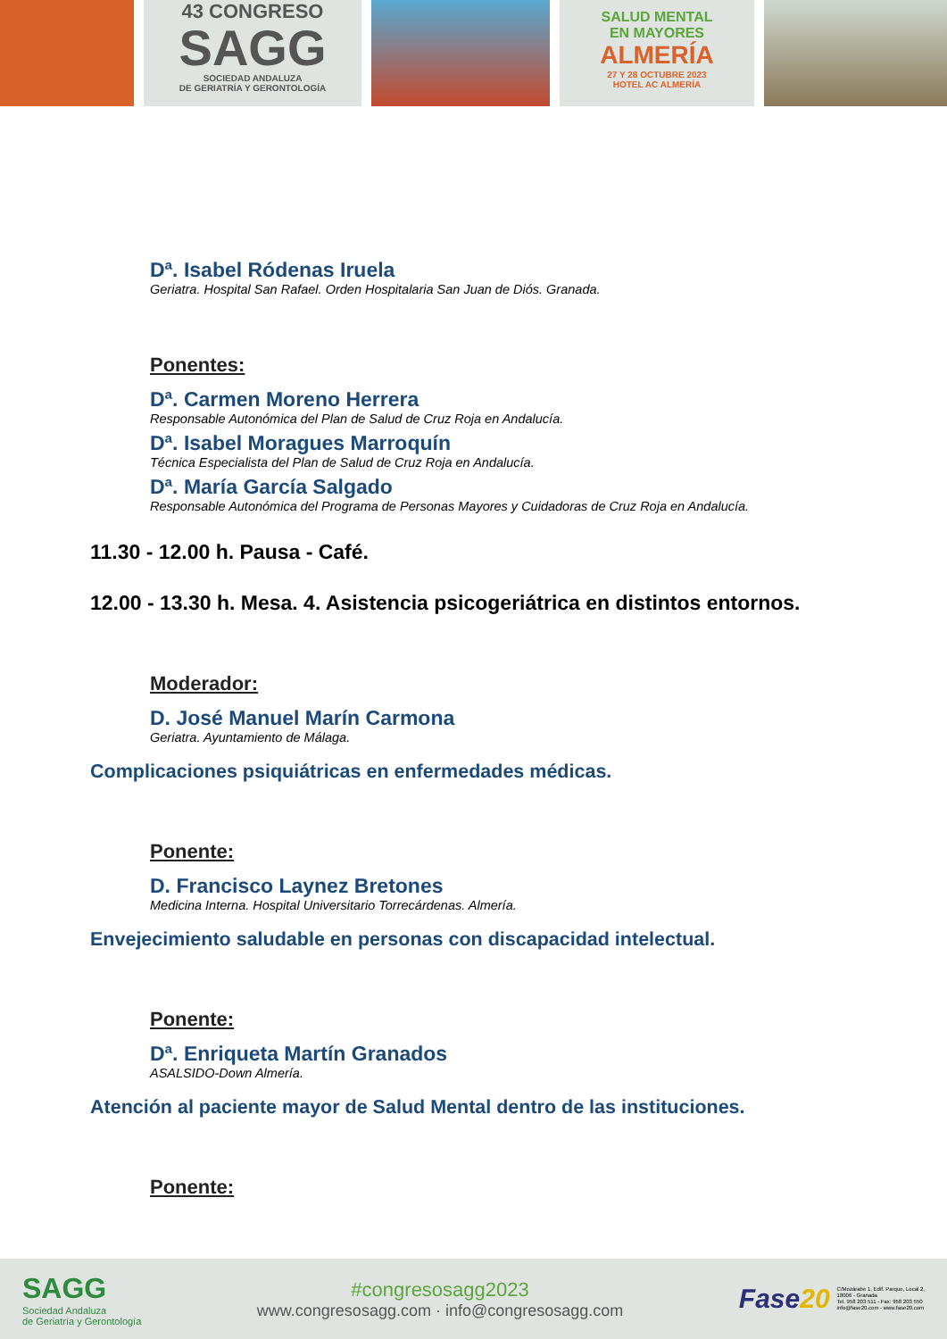43 CONGRESO
SAGG
SOCIEDAD ANDALUZA
DE GERIATRÍA Y GERONTOLOGÍA
SALUD MENTAL
EN MAYORES
ALMERÍA
27 Y 28 OCTUBRE 2023
HOTEL AC ALMERÍA
Dª. Isabel Ródenas Iruela
Geriatra. Hospital San Rafael. Orden Hospitalaria San Juan de Diós. Granada.
Ponentes:
Dª. Carmen Moreno Herrera
Responsable Autonómica del Plan de Salud de Cruz Roja en Andalucía.
Dª. Isabel Moragues Marroquín
Técnica Especialista del Plan de Salud de Cruz Roja en Andalucía.
Dª. María García Salgado
Responsable Autonómica del Programa de Personas Mayores y Cuidadoras de Cruz Roja en Andalucía.
11.30 - 12.00 h. Pausa - Café.
12.00 - 13.30 h. Mesa. 4. Asistencia psicogeriátrica en distintos entornos.
Moderador:
D. José Manuel Marín Carmona
Geriatra. Ayuntamiento de Málaga.
Complicaciones psiquiátricas en enfermedades médicas.
Ponente:
D. Francisco Laynez Bretones
Medicina Interna. Hospital Universitario Torrecárdenas. Almería.
Envejecimiento saludable en personas con discapacidad intelectual.
Ponente:
Dª. Enriqueta Martín Granados
ASALSIDO-Down Almería.
Atención al paciente mayor de Salud Mental dentro de las instituciones.
Ponente:
SAGG
Sociedad Andaluza
de Geriatría y Gerontología
#congresosagg2023
www.congresosagg.com · info@congresosagg.com
Fase20 C/Mozárabe 1, Edif. Parque, Local 2,
18006 - Granada
Tel. 958 203 511 - Fax: 958 203 550
info@fase20.com - www.fase20.com